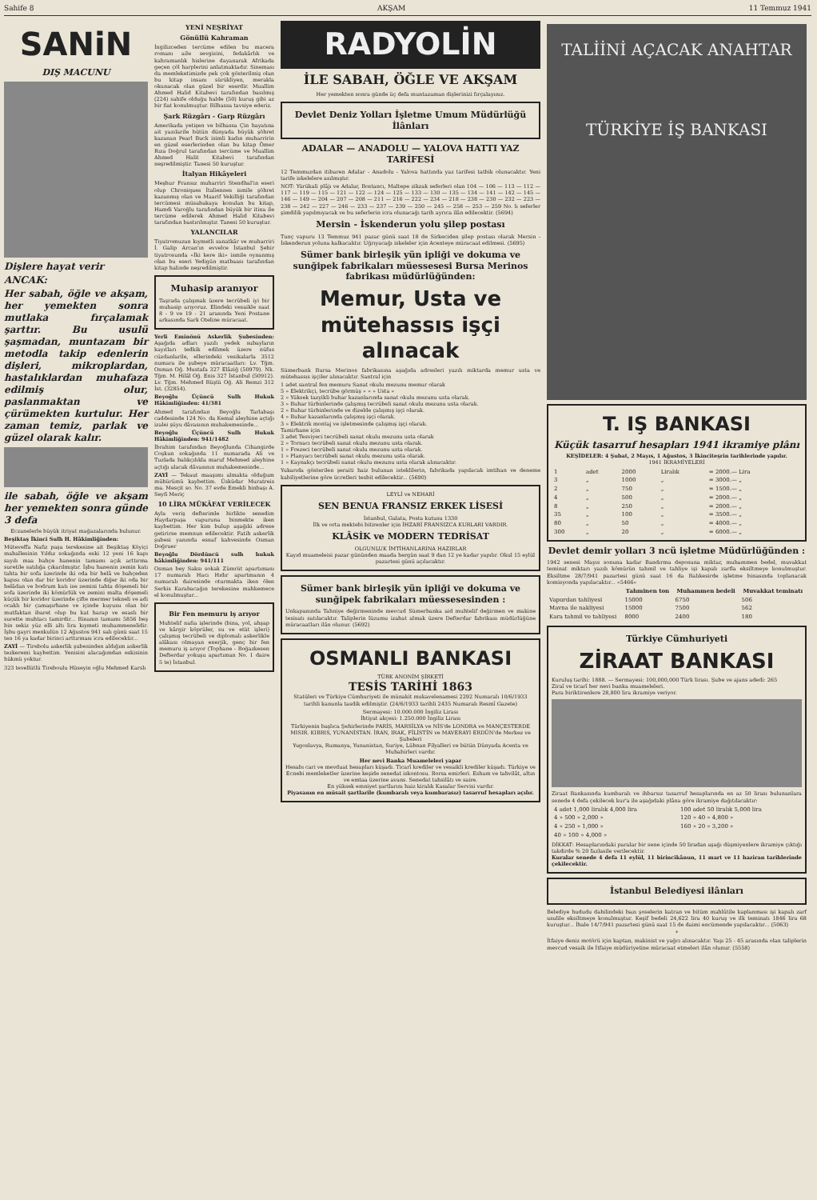Sahife 8 AKŞAM 11 Temmuz 1941
SANiN
DIŞ MACUNU
Dişlere hayat verir
ANCAK:
Her sabah, öğle ve akşam, her yemekten sonra mutlaka fırçalamak şarttır. Bu usulü şaşmadan, muntazam bir metodla takip edenlerin dişleri, mikroplardan, hastalıklardan muhafaza edilmiş olur, paslanmaktan ve çürümekten kurtulur. Her zaman temiz, parlak ve güzel olarak kalır.
ile sabah, öğle ve akşam her yemekten sonra günde 3 defa
Eczanelerle büyük itriyat mağazalarında bulunur.
Beşiktaş İkinci Sulh H. Hâkimliğinden:
Müteveffa Nafiz paşa terekesine ait Beşiktaş Köyiçi mahallesinin Yıldız sokağında eski 12 yeni 16 kapı sayılı maa bahçe hanenin tamamı açık arttırma suretile satılığa çıkarılmıştır. İşbu hanenin zemin katı tahta bir sofa üzerinde iki oda bir helâ ve bahçeden kapısı olan dar bir koridor üzerinde diğer iki oda bir helâdan ve bodrum katı ise zemini tahta döşemeli bir sofa üzerinde iki kömürlük ve zemini malta döşemeli küçük bir koridor üzerinde çifte mermer tekneli ve adi ocaklı bir çamaşırhane ve içinde kuyusu olan bir mutfaktan ibaret olup bu kat harap ve esaslı bir surette muhtacı tamirdir... Binanın tamamı 5856 beş bin sekiz yüz elli altı lira kıymeti muhammenelidir. İşbu gayri menkulün 12 Ağustos 941 salı günü saat 15 ten 16 ya kadar birinci arttırması icra edilecektir...
ZAYİ — Tirebolu askerlik şubesinden aldığım askerlik tezkeremi kaybettim. Yenisini alacağımdan eskisinin hükmü yoktur.
323 tevellütlü Tireboulu Hüseyin oğlu Mehmed Karslı
YENİ NEŞRİYAT
Gönüllü Kahraman
İngilizceden tercüme edilen bu macera romanı aile sevgisini, fedakârlık ve kahramanlık hislerine dayanarak Afrikada geçen çöl harplerini anlatmaktadır. Sineması da memleketimizde pek çok gösterilmiş olan bu kitap insanı sürükliyen, merakla okunacak olan güzel bir eserdir. Muallim Ahmed Halid Kitabevi tarafından basılmış (224) sahife olduğu halde (50) kuruş gibi az bir fiat konulmuştur. Bilhassa tavsiye ederiz.
Şark Rüzgârı - Garp Rüzgârı
Amerikada yetişen ve bilhassa Çin hayatına ait yazılarile bütün dünyada büyük şöhret kazanan Pearl Buck isimli kadın muharririn en güzel eserlerinden olan bu kitap Ömer Rıza Doğrul tarafından tercüme ve Muallim Ahmed Halit Kitabevi tarafından neşredilmiştir. Tanesi 50 kuruştur.
İtalyan Hikâyeleri
Meşhur Fransız muharriri Stendhal'in eseri olup Chroniques İtaliennes ismile şöhret kazanmış olan ve Maarif Vekilliği tarafından tercümesi müsabakaya konulan bu kitap, Hamdi Varoğlu tarafından büyük bir itina ile tercüme edilerek Ahmed Halid Kitabevi tarafından bastırılmıştır. Tanesi 50 kuruştur.
YALANCILAR
Tiyatromuzun kıymetli sanatkâr ve muharriri İ. Galip Arcan'ın evvelce İstanbul Şehir tiyatrosunda «İki kere iki» ismile oynanmış olan bu eseri Yedigün matbaası tarafından kitap halinde neşredilmiştir.
Muhasip aranıyor
Taşrada çalışmak üzere tecrübeli iyi bir muhasip arıyoruz. Elindeki vesaikle saat 8 - 9 ve 19 - 21 arasında Yeni Postane arkasında Sark Oteline müracaat.
Yerli Eminönü Askerlik Şubesinden: Aşağıda adları yazılı yedek subayların kayıtları tedkik edilmek üzere nüfus cüzdanlarile, ellerindeki vesikalarla 3512 numara ile şubeye müracaatları: Lv. Tğm. Osman Oğ. Mustafa 327 Elâziğ (50979). Nk. Tğm. M. Hilâl Oğ. Enis 327 İstanbul (50912). Lv. Tğm. Mehmed Rüştü Oğ. Ali Remzi 312 İst. (32854).
Beyoğlu Üçüncü Sulh Hukuk Hâkimliğinden: 41/381
Ahmed tarafından Beyoğlu Tarlabaşı caddesinde 124 No. da Kemal aleyhine açtığı izalei şüyu dâvasının muhakemesinde...
Beyoğlu Üçüncü Sulh Hukuk Hâkimliğinden: 941/1482
İbrahim tarafından Beyoğlunda Cihangirde Coşkun sokağında 11 numarada Ali ve Tuzlada balıkçılıkla maruf Mehmed aleyhine açtığı alacak dâvasının muhakemesinde...
ZAYİ — Tekaut maaşımı almakta olduğum mühürümü kaybettim. Üsküdar Muratreis ma. Mesçit so. No. 37 evde Emekli binbaşı A. Seyfi Meriç
10 LİRA MÜKÂFAT VERİLECEK
Ayla veriş defterimle birlikte senedim Haydarpaşa vapuruna binmekte iken kaybettim. Her kim bulup aşağıki adrese getirirse memnun edilecektir. Fatih askerlik şubesi yanında esnaf kahvesinde Osman Doğruer
Beyoğlu Dördüncü sulh hukuk hâkimliğinden: 941/111
Osman bey Saksı sokak Zümrüt apartımanı 17 numaralı Hacı Hıdır apartmanın 4 numaralı dairesinde oturmakta iken ölen Serkis Karabacağın terekesine mahkemece el konulmuştur...
Bir Fen memuru iş arıyor
Muhtelif nafia işlerinde (bina, yol, ahşap ve kârgir köprüler, su ve etüt işleri) çalışmış tecrübeli ve diplomalı askerlikle alâkası olmayan enerjik, genç bir fen memuru iş arıyor (Tophane - Boğazkesen Defterdar yokuşu apartıman No. 1 daire 5 te) İstanbul.
RADYOLİN
İLE SABAH, ÖĞLE VE AKŞAM
Her yemekten sonra günde üç defa muntazaman dişlerinizi fırçalayınız.
Devlet Deniz Yolları İşletme Umum Müdürlüğü İlânları
ADALAR — ANADOLU — YALOVA HATTI YAZ TARİFESİ
12 Temmuzdan itibaren Adalar - Anadolu - Yalova hattında yaz tarifesi tatbik olunacaktır. Yeni tarife iskelelere asılmıştır.
NOT: Yürükali plâjı ve Adalar, Bostancı, Maltepe zikzak seferleri olan 104 — 106 — 113 — 112 — 117 — 119 — 115 — 121 — 122 — 124 — 125 — 133 — 130 — 135 — 134 — 141 — 142 — 145 — 146 — 149 — 204 — 207 — 208 — 211 — 216 — 222 — 234 — 218 — 238 — 230 — 232 — 223 — 238 — 242 — 227 — 246 — 233 — 237 — 239 — 250 — 245 — 258 — 253 — 259 No. lı seferler şimdilik yapılmıyacak ve bu seferlerin icra olunacağı tarih ayrıca ilân edilecektir. (5694)
Mersin - İskenderun yolu şilep postası
Tunç vapuru 13 Temmuz 941 pazar günü saat 18 de Sirkeciden şilep postası olarak Mersin - İskenderun yoluna kalkacaktır. Uğrıyacağı iskeleler için Acenteye müracaat edilmesi. (5695)
Sümer bank birleşik yün ipliği ve dokuma ve sunğipek fabrikaları müessesesi Bursa Merinos fabrikası müdürlüğünden:
Memur, Usta ve mütehassıs işçi alınacak
Sümerbank Bursa Merinos fabrikasına aşağıda adresleri yazılı miktarda memur usta ve mütehassıs işçiler alınacaktır. Santral için
1 adet santral fen memuru Sanat okulu mezunu memur olarak
5 » Elektrikçi, tecrübe görmüş » » » Usta »
2 » Yüksek tazyikli buhar kazanlarında sanat okulu mezunu usta olarak.
3 » Buhar türbinlerinde çalışmış tecrübeli sanat okulu mezunu usta olarak.
2 » Buhar türbinlerinde ve dizelde çalışmış işçi olarak.
4 » Buhar kazanlarında çalışmış işçi olarak.
3 » Elektrik montaj ve işletmesinde çalışmış işçi olarak.
Tamirhane için
3 adet Tesviyeci tecrübeli sanat okulu mezunu usta olarak
2 » Tornacı tecrübeli sanat okulu mezunu usta olarak.
1 » Frezeci tecrübeli sanat okulu mezunu usta olarak.
1 » Planyacı tecrübeli sanat okulu mezunu usta olarak.
1 » Kaynakçı tecrübeli sanat okulu mezunu usta olarak alınacaktır.
Yukarıda gösterilen şeraiti haiz bulunan isteklilerin, fabrikada yapılacak imtihan ve deneme kabiliyetlerine göre ücretleri tesbit edilecektir... (5690)
LEYLİ ve NEHARİ
SEN BENUA FRANSIZ ERKEK LİSESİ
İstanbul, Galata, Posta kutusu 1330
İlk ve orta mektebi bitirenler için İHZARİ FRANSIZCA KURLARI VARDIR.
KLÂSİK ve MODERN TEDRİSAT
OLGUNLUK İMTİHANLARINA HAZIRLAR
Kayıd muameleisi pazar gününden maada hergün saat 9 dan 12 ye kadar yapılır. Okul 15 eylül pazartesi günü açılacaktır.
Sümer bank birleşik yün ipliği ve dokuma ve sunğipek fabrikaları müessesesinden :
Unkapanında Tahniye değirmeninde mevcud Sümerbanka aid muhtelif değirmen ve makine tesisatı satılacaktır. Taliplerin lüzumu izahat almak üzere Defterdar fabrikası müdürlüğüne müracaatları ilân olunur. (5692)
OSMANLI BANKASI
TÜRK ANONİM ŞİRKETİ
TESİS TARİHİ 1863
Statüleri ve Türkiye Cümhuriyeti ile münakit mukavelenamesi 2292 Numaralı 10/6/1933 tarihli kanunla tasdik edilmiştir. (24/6/1933 tarihli 2435 Numaralı Resmî Gazete)
Sermayesi: 10.000.000 İngiliz Lirası
İhtiyat akçesi: 1.250.000 İngiliz Lirası
Türkiyenin başlıca Şehirlerinde PARİS, MARSİLYA ve NİS'de LONDRA ve MANÇESTERDE MISIR. KIBRIS, YUNANİSTAN. İRAN, IRAK, FİLİSTİN ve MAVERAYI ERDÜN'de Merkez ve Şubeleri
Yugoslavya, Rumanya, Yunanistan, Suriye, Lübnan Filyalleri ve bütün Dünyada Acenta ve Muhabirleri vardır.
Her nevi Banka Muameleleri yapar
Hesabı cari ve mevduat hesapları küşadı. Ticarî krediler ve vesaikli krediler küşadı. Türkiye ve Ecnebi memleketler üzerine keşide senedat iskontosu. Borsa emirleri. Esham ve tahvilât, altın ve emtaa üzerine avans. Senedat tahsilâtı ve saire.
En yüksek emniyet şartlarını haiz kiralık Kasalar Servisi vardır.
Piyasanın en müsait şartlarile (kumbaralı veya kumbarasız) tasarruf hesapları açılır.
TALİİNİ AÇACAK ANAHTAR
TÜRKİYE İŞ BANKASI
T. IŞ BANKASI
Küçük tasarruf hesapları 1941 ikramiye plânı
KEŞİDELER: 4 Şubat, 2 Mayıs, 1 Ağustos, 3 İkinciteşrin tarihlerinde yapılır.
1941 İKRAMİYELERİ
| 1 | adet | 2000 | Liralık | = 2000.— Lira |
| 3 | „ | 1000 | „ | = 3000.— „ |
| 2 | „ | 750 | „ | = 1500.— „ |
| 4 | „ | 500 | „ | = 2000.— „ |
| 8 | „ | 250 | „ | = 2000.— „ |
| 35 | „ | 100 | „ | = 3500.— „ |
| 80 | „ | 50 | „ | = 4000.— „ |
| 300 | „ | 20 | „ | = 6000.— „ |
Devlet demir yolları 3 ncü işletme Müdürlüğünden :
1942 senesi Mayıs sonuna kadar Bandırma deposuna miktar, muhammen bedel, muvakkat teminat miktarı yazılı kömürün tahmil ve tahliye işi kapalı zarfla eksiltmeye konulmuştur. Eksiltme 28/7/941 pazartesi günü saat 16 da Balıkesirde işletme binasında toplanacak komisyonda yapılacaktır... «5466»
| | Tahminen ton | Muhammen bedeli | Muvakkat teminatı |
| --- | --- | --- | --- |
| Vapurdan tahliyesi | 15000 | 6750 | 506 |
| Mavna ile nakliyesi | 15000 | 7500 | 562 |
| Kara tahmil ve tahliyesi | 8000 | 2400 | 180 |
Türkiye Cümhuriyeti
ZİRAAT BANKASI
Kuruluş tarihi: 1888. — Sermayesi: 100,000,000 Türk lirası. Şube ve ajans adedi: 265
Ziraî ve ticarî her nevi banka muameleleri.
Para biriktirenlere 28,800 lira ikramiye veriyor.
Ziraat Bankasında kumbaralı ve ihbarsız tasarruf hesaplarında en az 50 lirası bulunanlara senede 4 defa çekilecek kur'a ile aşağıdaki plâna göre ikramiye dağıtılacaktır:
| 4 adet 1,000 liralık 4,000 lira | 100 adet 50 liralık 5,000 lira |
| 4 » 500 » 2,000 » | 120 » 40 » 4,800 » |
| 4 » 250 » 1,000 » | 160 » 20 » 3,200 » |
| 40 » 100 » 4,000 » | |
DİKKAT: Hesaplarındaki paralar bir sene içinde 50 liradan aşağı düşmiyenlere ikramiye çıktığı takdirde % 20 fazlasile verilecektir.
Kuralar senede 4 defa 11 eylül, 11 birincikânun, 11 mart ve 11 haziran tarihlerinde çekilecektir.
İstanbul Belediyesi ilânları
Belediye hududu dahilindeki bazı şoselerin katran ve bitüm mahlûtile kaplanması işi kapalı zarf usulile eksiltmeye konulmuştur. Keşif bedeli 24,622 lira 40 kuruş ve ilk teminatı 1846 lira 68 kuruştur... İhale 14/7/941 pazartesi günü saat 15 de daimi encümende yapılacaktır... (5063)
*
İtfaiye deniz motörü için kaptan, makinist ve yağcı alınacaktır. Yaşı 25 - 45 arasında olan taliplerin mevcud vesaik ile İtfaiye müdüriyetine müracaat etmeleri ilân olunur. (5558)